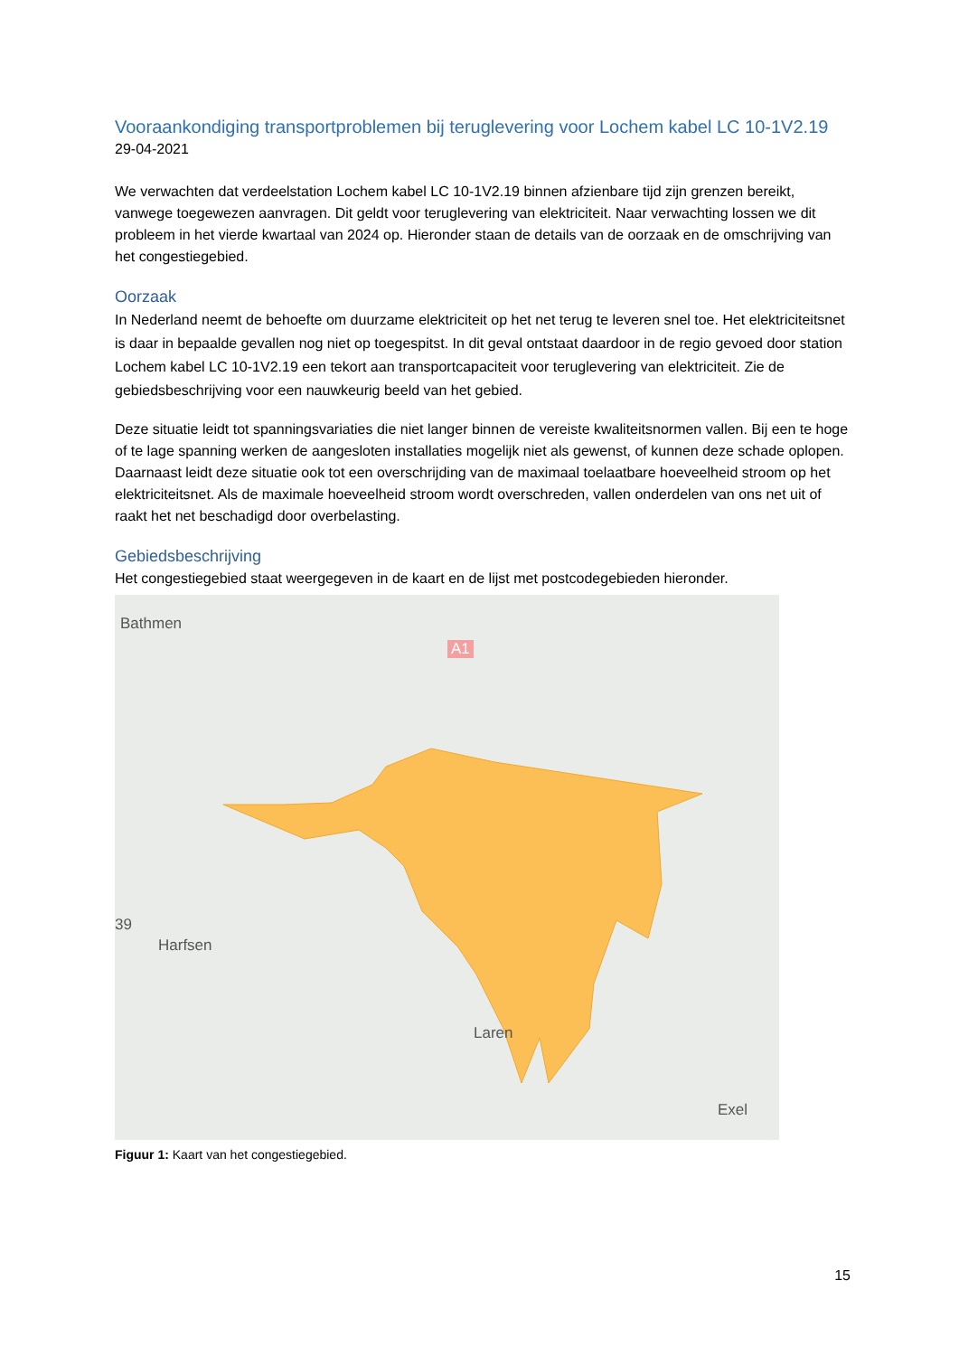Vooraankondiging transportproblemen bij teruglevering voor Lochem kabel LC 10-1V2.19
29-04-2021
We verwachten dat verdeelstation Lochem kabel LC 10-1V2.19 binnen afzienbare tijd zijn grenzen bereikt, vanwege toegewezen aanvragen. Dit geldt voor teruglevering van elektriciteit. Naar verwachting lossen we dit probleem in het vierde kwartaal van 2024 op. Hieronder staan de details van de oorzaak en de omschrijving van het congestiegebied.
Oorzaak
In Nederland neemt de behoefte om duurzame elektriciteit op het net terug te leveren snel toe. Het elektriciteitsnet is daar in bepaalde gevallen nog niet op toegespitst. In dit geval ontstaat daardoor in de regio gevoed door station Lochem kabel LC 10-1V2.19 een tekort aan transportcapaciteit voor teruglevering van elektriciteit. Zie de gebiedsbeschrijving voor een nauwkeurig beeld van het gebied.
Deze situatie leidt tot spanningsvariaties die niet langer binnen de vereiste kwaliteitsnormen vallen. Bij een te hoge of te lage spanning werken de aangesloten installaties mogelijk niet als gewenst, of kunnen deze schade oplopen. Daarnaast leidt deze situatie ook tot een overschrijding van de maximaal toelaatbare hoeveelheid stroom op het elektriciteitsnet. Als de maximale hoeveelheid stroom wordt overschreden, vallen onderdelen van ons net uit of raakt het net beschadigd door overbelasting.
Gebiedsbeschrijving
Het congestiegebied staat weergegeven in de kaart en de lijst met postcodegebieden hieronder.
Bathmen
A1
39
Harfsen
Laren
Exel
Figuur 1: Kaart van het congestiegebied.
15